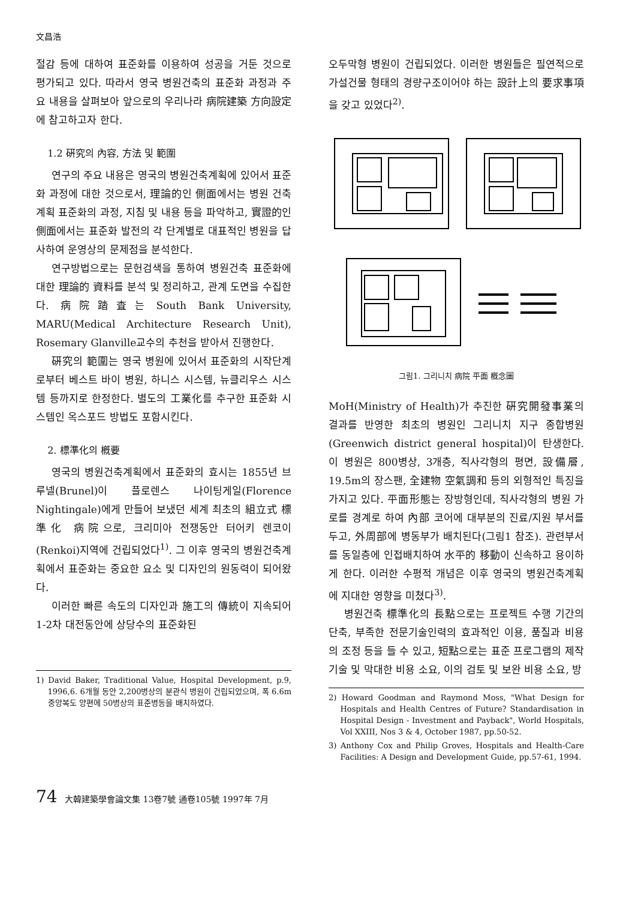文昌浩
절감 등에 대하여 표준화를 이용하여 성공을 거둔 것으로 평가되고 있다. 따라서 영국 병원건축의 표준화 과정과 주요 내용을 살펴보아 앞으로의 우리나라 病院建築 方向設定에 참고하고자 한다.
1.2 硏究의 內容, 方法 및 範圍
연구의 주요 내용은 영국의 병원건축계획에 있어서 표준화 과정에 대한 것으로서, 理論的인 側面에서는 병원 건축계획 표준화의 과정, 지침 및 내용 등을 파악하고, 實證的인 側面에서는 표준화 발전의 각 단계별로 대표적인 병원을 답사하여 운영상의 문제점을 분석한다.
연구방법으로는 문헌검색을 통하여 병원건축 표준화에 대한 理論的 資料를 분석 및 정리하고, 관계 도면을 수집한다. 病院踏査는 South Bank University, MARU(Medical Architecture Research Unit), Rosemary Glanville교수의 추천을 받아서 진행한다.
硏究의 範圍는 영국 병원에 있어서 표준화의 시작단계로부터 베스트 바이 병원, 하니스 시스템, 뉴클리우스 시스템 등까지로 한정한다. 별도의 工業化를 추구한 표준화 시스템인 옥스포드 방법도 포함시킨다.
2. 標準化의 槪要
영국의 병원건축계획에서 표준화의 효시는 1855년 브루넬(Brunel)이 플로렌스 나이팅게일(Florence Nightingale)에게 만들어 보냈던 세계 최초의 組立式 標準化 病院으로, 크리미아 전쟁동안 터어키 렌코이(Renkoi)지역에 건립되었다<sup>1)</sup>. 그 이후 영국의 병원건축계획에서 표준화는 중요한 요소 및 디자인의 원동력이 되어왔다.
이러한 빠른 속도의 디자인과 施工의 傳統이 지속되어 1-2차 대전동안에 상당수의 표준화된
1) David Baker, Traditional Value, Hospital Development, p.9, 1996,6. 6개월 동안 2,200병상의 분관식 병원이 건립되었으며, 폭 6.6m 중앙복도 양편에 50병상의 표준병동을 배치하였다.
오두막형 병원이 건립되었다. 이러한 병원들은 필연적으로 가설건물 형태의 경량구조이어야 하는 設計上의 要求事項을 갖고 있었다<sup>2)</sup>.
그림1. 그리니치 病院 平面 槪念圖
MoH(Ministry of Health)가 추진한 硏究開發事業의 결과를 반영한 최초의 병원인 그리니치 지구 종합병원(Greenwich district general hospital)이 탄생한다. 이 병원은 800병상, 3개층, 직사각형의 평면, 設備層, 19.5m의 장스팬, 全建物 空氣調和 등의 외형적인 특징을 가지고 있다. 平面形態는 장방형인데, 직사각형의 병원 가로를 경계로 하여 內部 코어에 대부분의 진료/지원 부서를 두고, 外周部에 병동부가 배치된다(그림1 참조). 관련부서를 동일층에 인접배치하여 水平的 移動이 신속하고 용이하게 한다. 이러한 수평적 개념은 이후 영국의 병원건축계획에 지대한 영향을 미쳤다<sup>3)</sup>.
병원건축 標準化의 長點으로는 프로젝트 수행 기간의 단축, 부족한 전문기술인력의 효과적인 이용, 품질과 비용의 조정 등을 들 수 있고, 短點으로는 표준 프로그램의 제작 기술 및 막대한 비용 소요, 이의 검토 및 보완 비용 소요, 방
2) Howard Goodman and Raymond Moss, "What Design for Hospitals and Health Centres of Future? Standardisation in Hospital Design - Investment and Payback", World Hospitals, Vol XXIII, Nos 3 & 4, October 1987, pp.50-52.
3) Anthony Cox and Philip Groves, Hospitals and Health-Care Facilities: A Design and Development Guide, pp.57-61, 1994.
74 大韓建築學會論文集 13卷7號 通卷105號 1997年 7月